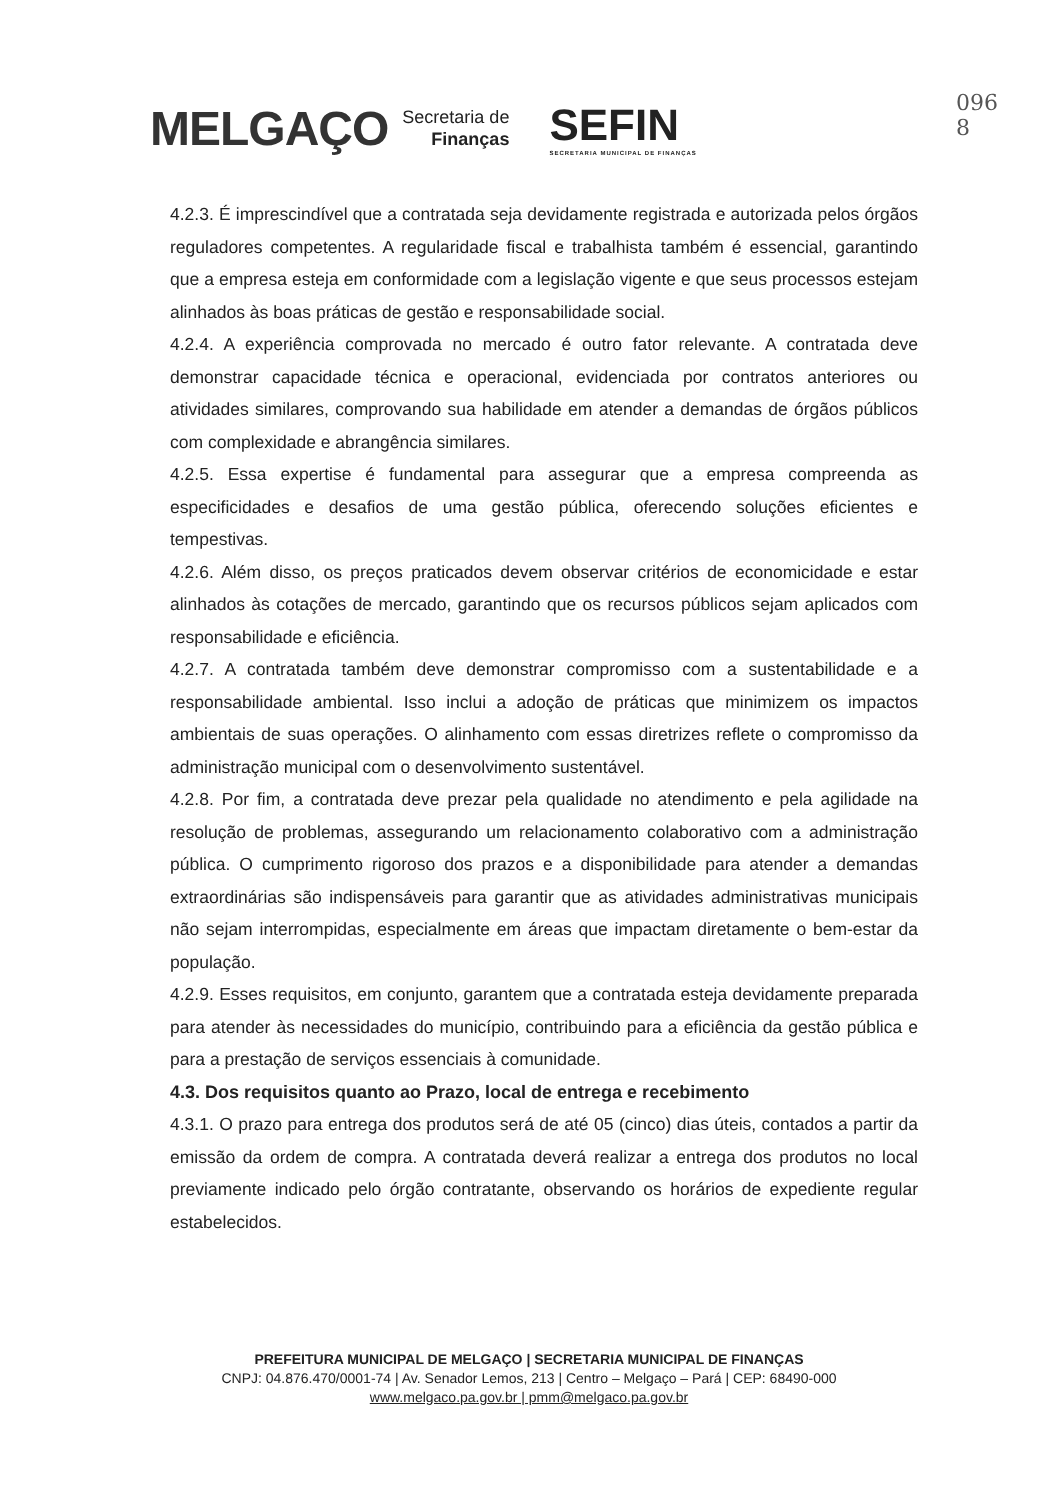096
8
MELGAÇO Secretaria de
Finanças SEFIN
SECRETARIA MUNICIPAL DE FINANÇAS
4.2.3. É imprescindível que a contratada seja devidamente registrada e autorizada pelos órgãos reguladores competentes. A regularidade fiscal e trabalhista também é essencial, garantindo que a empresa esteja em conformidade com a legislação vigente e que seus processos estejam alinhados às boas práticas de gestão e responsabilidade social.
4.2.4. A experiência comprovada no mercado é outro fator relevante. A contratada deve demonstrar capacidade técnica e operacional, evidenciada por contratos anteriores ou atividades similares, comprovando sua habilidade em atender a demandas de órgãos públicos com complexidade e abrangência similares.
4.2.5. Essa expertise é fundamental para assegurar que a empresa compreenda as especificidades e desafios de uma gestão pública, oferecendo soluções eficientes e tempestivas.
4.2.6. Além disso, os preços praticados devem observar critérios de economicidade e estar alinhados às cotações de mercado, garantindo que os recursos públicos sejam aplicados com responsabilidade e eficiência.
4.2.7. A contratada também deve demonstrar compromisso com a sustentabilidade e a responsabilidade ambiental. Isso inclui a adoção de práticas que minimizem os impactos ambientais de suas operações. O alinhamento com essas diretrizes reflete o compromisso da administração municipal com o desenvolvimento sustentável.
4.2.8. Por fim, a contratada deve prezar pela qualidade no atendimento e pela agilidade na resolução de problemas, assegurando um relacionamento colaborativo com a administração pública. O cumprimento rigoroso dos prazos e a disponibilidade para atender a demandas extraordinárias são indispensáveis para garantir que as atividades administrativas municipais não sejam interrompidas, especialmente em áreas que impactam diretamente o bem-estar da população.
4.2.9. Esses requisitos, em conjunto, garantem que a contratada esteja devidamente preparada para atender às necessidades do município, contribuindo para a eficiência da gestão pública e para a prestação de serviços essenciais à comunidade.
4.3. Dos requisitos quanto ao Prazo, local de entrega e recebimento
4.3.1. O prazo para entrega dos produtos será de até 05 (cinco) dias úteis, contados a partir da emissão da ordem de compra. A contratada deverá realizar a entrega dos produtos no local previamente indicado pelo órgão contratante, observando os horários de expediente regular estabelecidos.
PREFEITURA MUNICIPAL DE MELGAÇO | SECRETARIA MUNICIPAL DE FINANÇAS
CNPJ: 04.876.470/0001-74 | Av. Senador Lemos, 213 | Centro – Melgaço – Pará | CEP: 68490-000
www.melgaco.pa.gov.br | pmm@melgaco.pa.gov.br